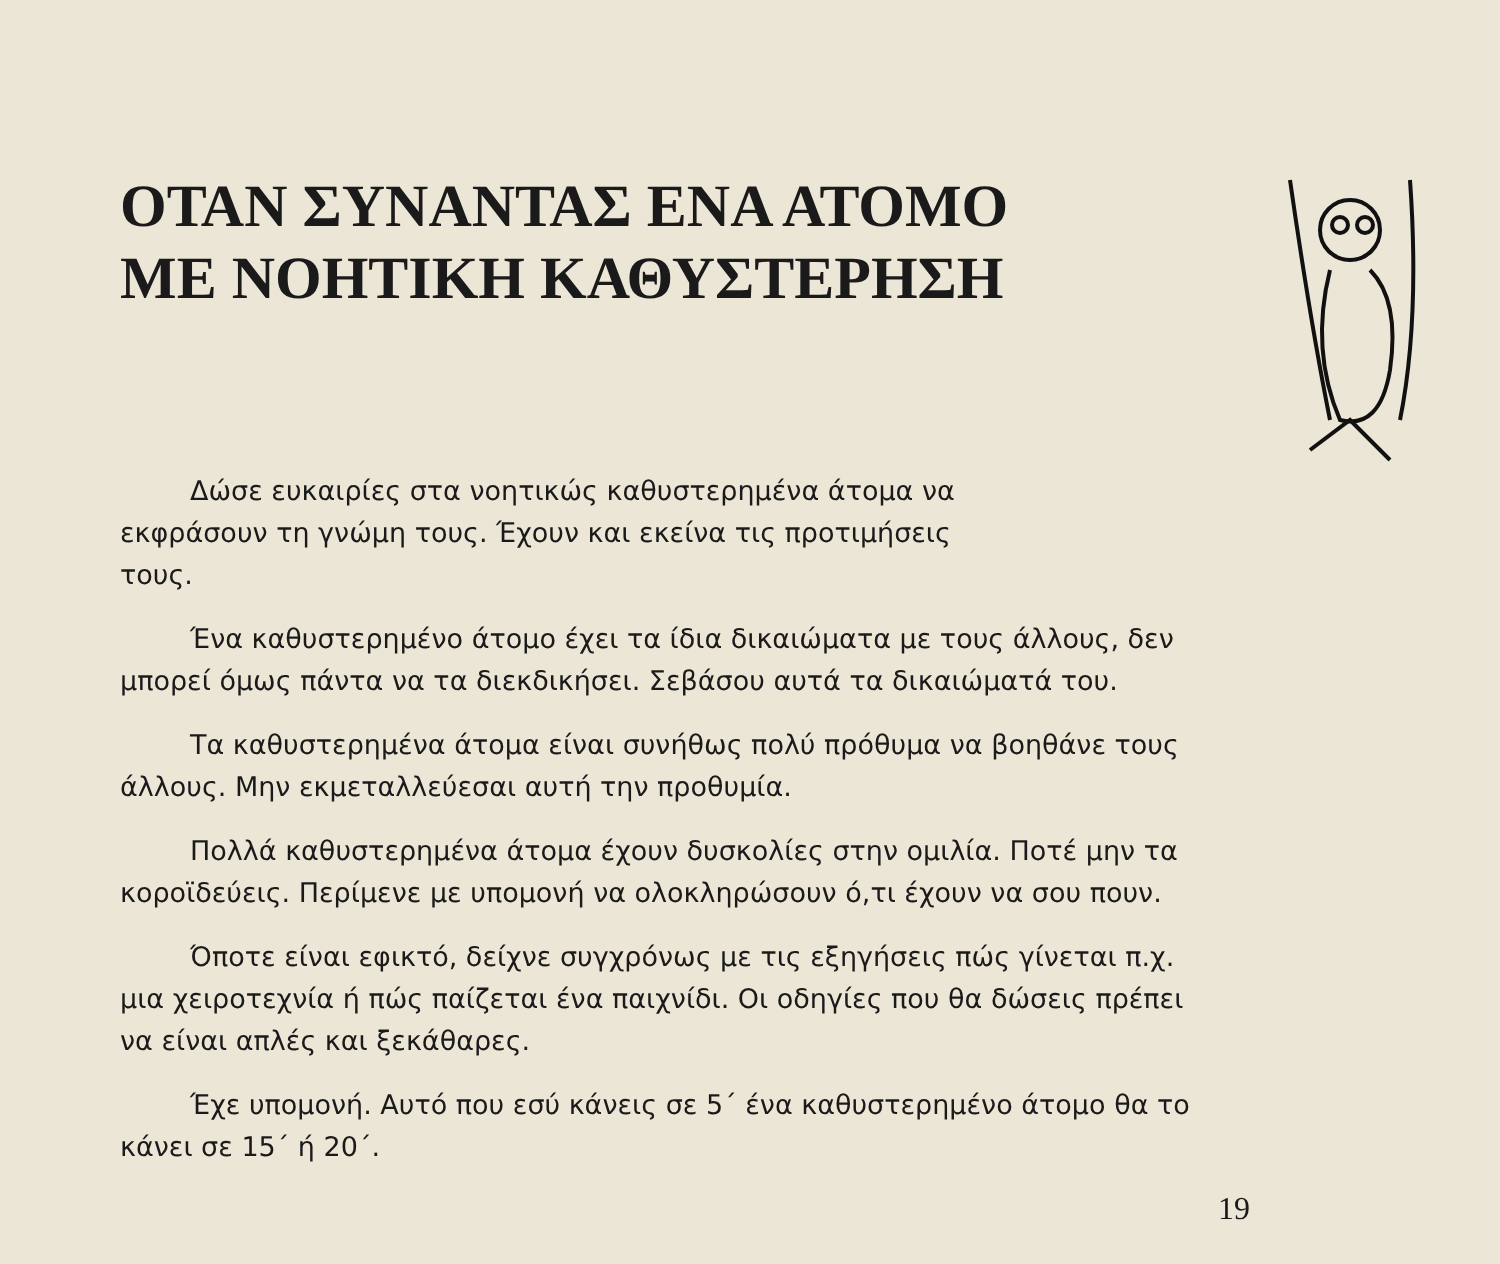ΟΤΑΝ ΣΥΝΑΝΤΑΣ ΕΝΑ ΑΤΟΜΟ ΜΕ ΝΟΗΤΙΚΗ ΚΑΘΥΣΤΕΡΗΣΗ
Δώσε ευκαιρίες στα νοητικώς καθυστερημένα άτομα να εκφράσουν τη γνώμη τους. Έχουν και εκείνα τις προτιμήσεις τους.
Ένα καθυστερημένο άτομο έχει τα ίδια δικαιώματα με τους άλλους, δεν μπορεί όμως πάντα να τα διεκδικήσει. Σεβάσου αυτά τα δικαιώματά του.
Τα καθυστερημένα άτομα είναι συνήθως πολύ πρόθυμα να βοηθάνε τους άλλους. Μην εκμεταλλεύεσαι αυτή την προθυμία.
Πολλά καθυστερημένα άτομα έχουν δυσκολίες στην ομιλία. Ποτέ μην τα κοροϊδεύεις. Περίμενε με υπομονή να ολοκληρώσουν ό,τι έχουν να σου πουν.
Όποτε είναι εφικτό, δείχνε συγχρόνως με τις εξηγήσεις πώς γίνεται π.χ. μια χειροτεχνία ή πώς παίζεται ένα παιχνίδι. Οι οδηγίες που θα δώσεις πρέπει να είναι απλές και ξεκάθαρες.
Έχε υπομονή. Αυτό που εσύ κάνεις σε 5΄ ένα καθυστερημένο άτομο θα το κάνει σε 15΄ ή 20΄.
19